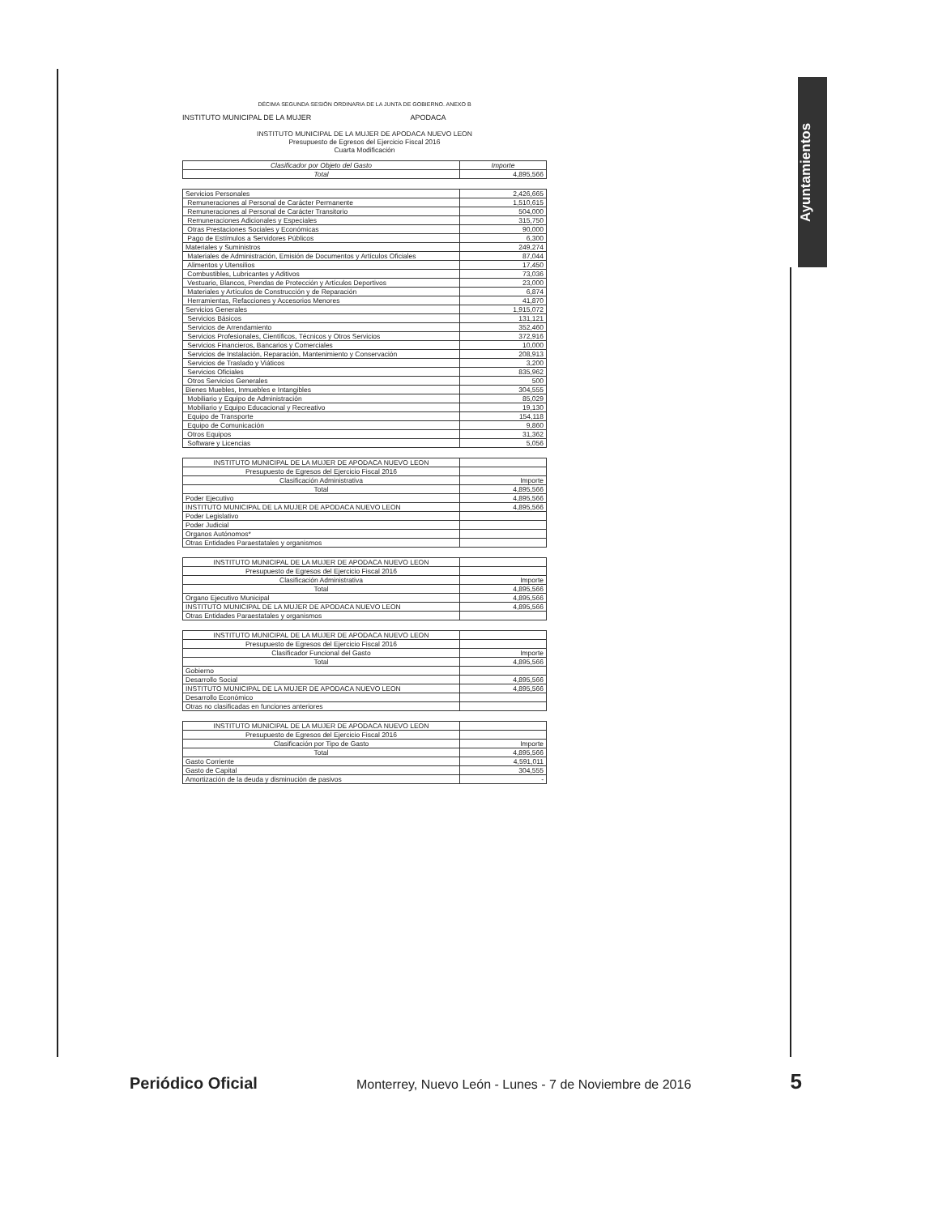Ayuntamientos
DÉCIMA SEGUNDA SESIÓN ORDINARIA DE LA JUNTA DE GOBIERNO. ANEXO B
INSTITUTO MUNICIPAL DE LA MUJER APODACA
INSTITUTO MUNICIPAL DE LA MUJER DE APODACA NUEVO LEON
Presupuesto de Egresos del Ejercicio Fiscal 2016
Cuarta Modificación
| Clasificador por Objeto del Gasto | Importe |
| --- | --- |
| Total | 4,895,566 |
| Servicios Personales | 2,426,665 |
| Remuneraciones al Personal de Carácter Permanente | 1,510,615 |
| Remuneraciones al Personal de Carácter Transitorio | 504,000 |
| Remuneraciones Adicionales y Especiales | 315,750 |
| Otras Prestaciones Sociales y Económicas | 90,000 |
| Pago de Estímulos a Servidores Públicos | 6,300 |
| Materiales y Suministros | 249,274 |
| Materiales de Administración, Emisión de Documentos y Artículos Oficiales | 87,044 |
| Alimentos y Utensilios | 17,450 |
| Combustibles, Lubricantes y Aditivos | 73,036 |
| Vestuario, Blancos, Prendas de Protección y Artículos Deportivos | 23,000 |
| Materiales y Artículos de Construcción y de Reparación | 6,874 |
| Herramientas, Refacciones y Accesorios Menores | 41,870 |
| Servicios Generales | 1,915,072 |
| Servicios Básicos | 131,121 |
| Servicios de Arrendamiento | 352,460 |
| Servicios Profesionales, Científicos, Técnicos y Otros Servicios | 372,916 |
| Servicios Financieros, Bancarios y Comerciales | 10,000 |
| Servicios de Instalación, Reparación, Mantenimiento y Conservación | 208,913 |
| Servicios de Traslado y Viáticos | 3,200 |
| Servicios Oficiales | 835,962 |
| Otros Servicios Generales | 500 |
| Bienes Muebles, Inmuebles e Intangibles | 304,555 |
| Mobiliario y Equipo de Administración | 85,029 |
| Mobiliario y Equipo Educacional y Recreativo | 19,130 |
| Equipo de Transporte | 154,118 |
| Equipo de Comunicación | 9,860 |
| Otros Equipos | 31,362 |
| Software y Licencias | 5,056 |
| INSTITUTO MUNICIPAL DE LA MUJER DE APODACA NUEVO LEON | |
| Presupuesto de Egresos del Ejercicio Fiscal 2016 | |
| Clasificación Administrativa | Importe |
| Total | 4,895,566 |
| Poder Ejecutivo | 4,895,566 |
| INSTITUTO MUNICIPAL DE LA MUJER DE APODACA NUEVO LEON | 4,895,566 |
| Poder Legislativo | |
| Poder Judicial | |
| Organos Autónomos* | |
| Otras Entidades Paraestatales y organismos | |
| INSTITUTO MUNICIPAL DE LA MUJER DE APODACA NUEVO LEON | |
| Presupuesto de Egresos del Ejercicio Fiscal 2016 | |
| Clasificación Administrativa | Importe |
| Total | 4,895,566 |
| Organo Ejecutivo Municipal | 4,895,566 |
| INSTITUTO MUNICIPAL DE LA MUJER DE APODACA NUEVO LEON | 4,895,566 |
| Otras Entidades Paraestatales y organismos | |
| INSTITUTO MUNICIPAL DE LA MUJER DE APODACA NUEVO LEON | |
| Presupuesto de Egresos del Ejercicio Fiscal 2016 | |
| Clasificador Funcional del Gasto | Importe |
| Total | 4,895,566 |
| Gobierno | |
| Desarrollo Social | 4,895,566 |
| INSTITUTO MUNICIPAL DE LA MUJER DE APODACA NUEVO LEON | 4,895,566 |
| Desarrollo Económico | |
| Otras no clasificadas en funciones anteriores | |
| INSTITUTO MUNICIPAL DE LA MUJER DE APODACA NUEVO LEON | |
| Presupuesto de Egresos del Ejercicio Fiscal 2016 | |
| Clasificación por Tipo de Gasto | Importe |
| Total | 4,895,566 |
| Gasto Corriente | 4,591,011 |
| Gasto de Capital | 304,555 |
| Amortización de la deuda y disminución de pasivos | - |
Periódico Oficial Monterrey, Nuevo León - Lunes - 7 de Noviembre de 2016 5